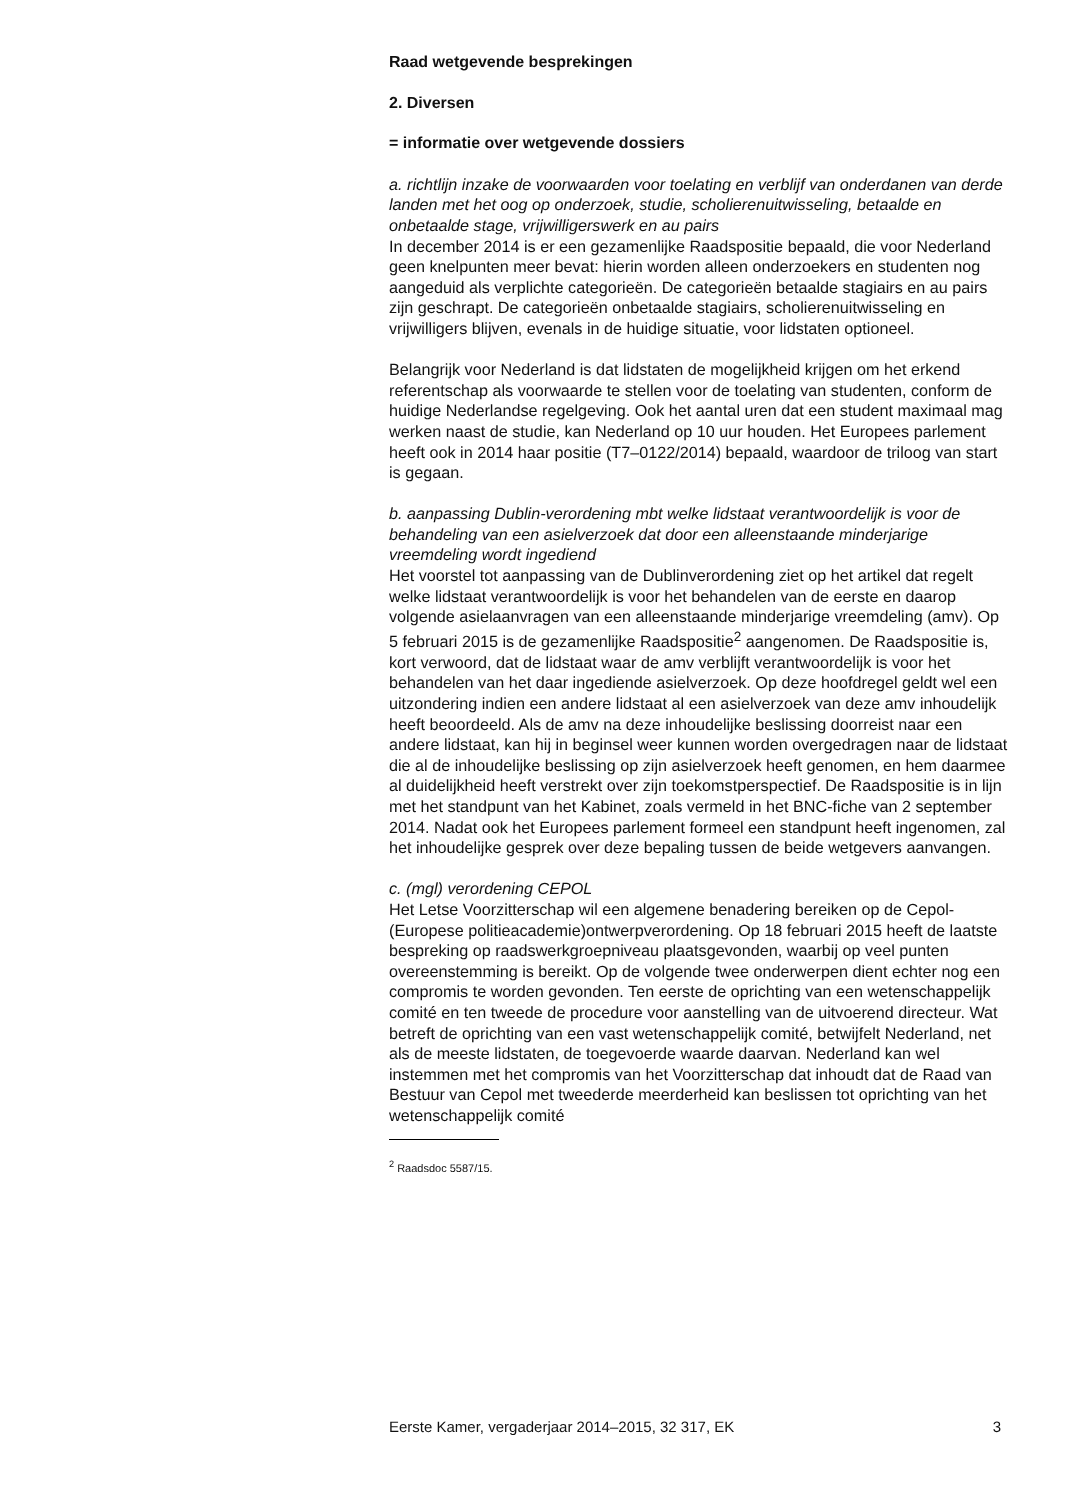Raad wetgevende besprekingen
2. Diversen
= informatie over wetgevende dossiers
a. richtlijn inzake de voorwaarden voor toelating en verblijf van onderdanen van derde landen met het oog op onderzoek, studie, scholierenuitwisseling, betaalde en onbetaalde stage, vrijwilligerswerk en au pairs
In december 2014 is er een gezamenlijke Raadspositie bepaald, die voor Nederland geen knelpunten meer bevat: hierin worden alleen onderzoekers en studenten nog aangeduid als verplichte categorieën. De categorieën betaalde stagiairs en au pairs zijn geschrapt. De categorieën onbetaalde stagiairs, scholierenuitwisseling en vrijwilligers blijven, evenals in de huidige situatie, voor lidstaten optioneel.
Belangrijk voor Nederland is dat lidstaten de mogelijkheid krijgen om het erkend referentschap als voorwaarde te stellen voor de toelating van studenten, conform de huidige Nederlandse regelgeving. Ook het aantal uren dat een student maximaal mag werken naast de studie, kan Nederland op 10 uur houden. Het Europees parlement heeft ook in 2014 haar positie (T7–0122/2014) bepaald, waardoor de triloog van start is gegaan.
b. aanpassing Dublin-verordening mbt welke lidstaat verantwoordelijk is voor de behandeling van een asielverzoek dat door een alleenstaande minderjarige vreemdeling wordt ingediend
Het voorstel tot aanpassing van de Dublinverordening ziet op het artikel dat regelt welke lidstaat verantwoordelijk is voor het behandelen van de eerste en daarop volgende asielaanvragen van een alleenstaande minderjarige vreemdeling (amv). Op 5 februari 2015 is de gezamenlijke Raadspositie<sup>2</sup> aangenomen. De Raadspositie is, kort verwoord, dat de lidstaat waar de amv verblijft verantwoordelijk is voor het behandelen van het daar ingediende asielverzoek. Op deze hoofdregel geldt wel een uitzondering indien een andere lidstaat al een asielverzoek van deze amv inhoudelijk heeft beoordeeld. Als de amv na deze inhoudelijke beslissing doorreist naar een andere lidstaat, kan hij in beginsel weer kunnen worden overgedragen naar de lidstaat die al de inhoudelijke beslissing op zijn asielverzoek heeft genomen, en hem daarmee al duidelijkheid heeft verstrekt over zijn toekomstperspectief. De Raadspositie is in lijn met het standpunt van het Kabinet, zoals vermeld in het BNC-fiche van 2 september 2014. Nadat ook het Europees parlement formeel een standpunt heeft ingenomen, zal het inhoudelijke gesprek over deze bepaling tussen de beide wetgevers aanvangen.
c. (mgl) verordening CEPOL
Het Letse Voorzitterschap wil een algemene benadering bereiken op de Cepol-(Europese politieacademie)ontwerpverordening. Op 18 februari 2015 heeft de laatste bespreking op raadswerkgroepniveau plaatsgevonden, waarbij op veel punten overeenstemming is bereikt. Op de volgende twee onderwerpen dient echter nog een compromis te worden gevonden. Ten eerste de oprichting van een wetenschappelijk comité en ten tweede de procedure voor aanstelling van de uitvoerend directeur. Wat betreft de oprichting van een vast wetenschappelijk comité, betwijfelt Nederland, net als de meeste lidstaten, de toegevoerde waarde daarvan. Nederland kan wel instemmen met het compromis van het Voorzitterschap dat inhoudt dat de Raad van Bestuur van Cepol met tweederde meerderheid kan beslissen tot oprichting van het wetenschappelijk comité
<sup>2</sup> Raadsdoc 5587/15.
Eerste Kamer, vergaderjaar 2014–2015, 32 317, EK 3